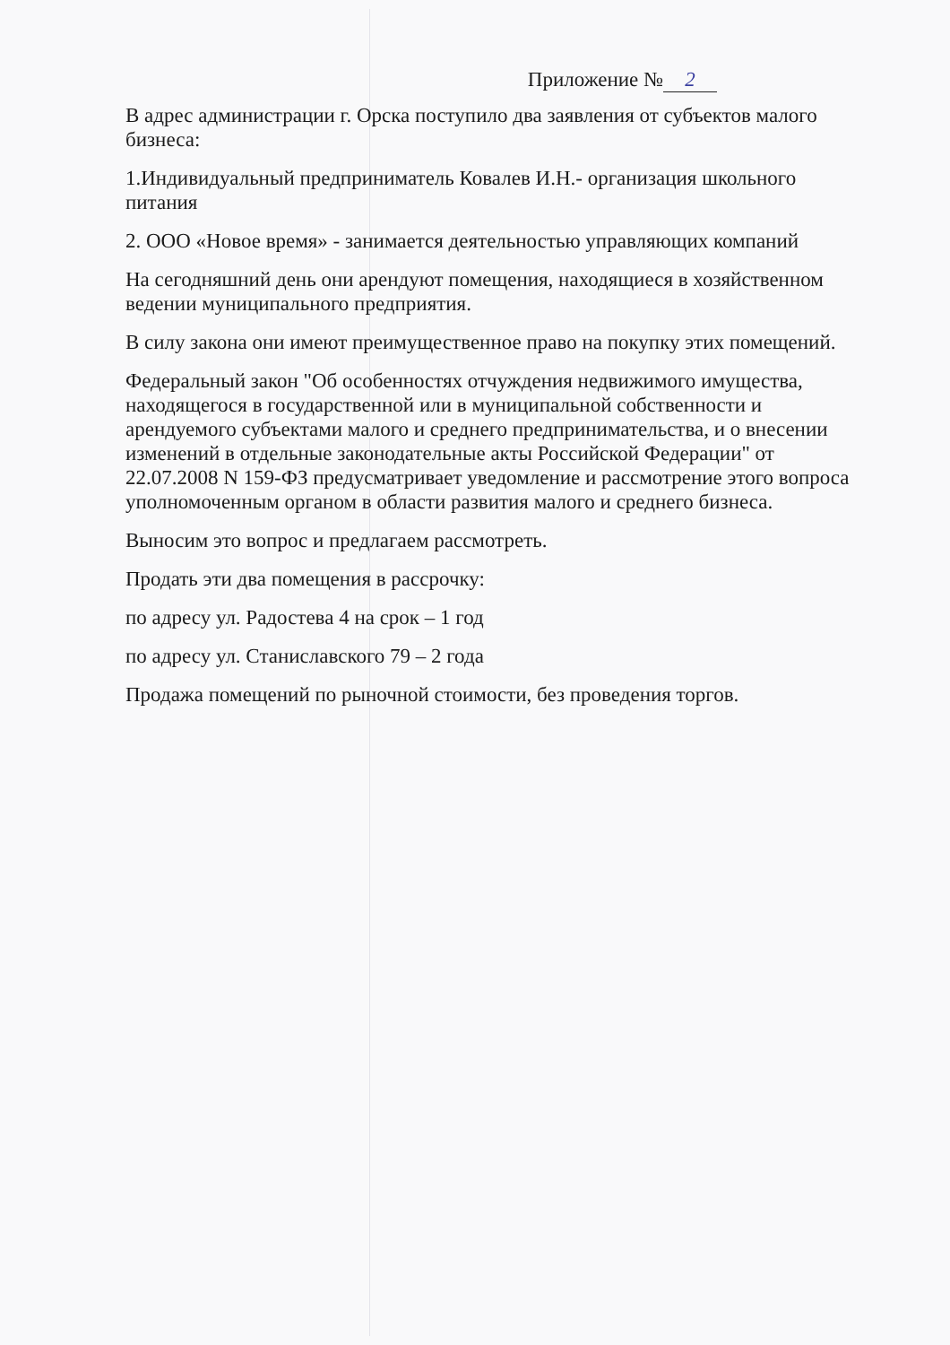Приложение № 2
В адрес администрации г. Орска поступило два заявления от субъектов малого бизнеса:
1.Индивидуальный предприниматель Ковалев И.Н.- организация школьного питания
2. ООО «Новое время» - занимается деятельностью управляющих компаний
На сегодняшний день они арендуют помещения, находящиеся в хозяйственном ведении муниципального предприятия.
В силу закона они имеют преимущественное право на покупку этих помещений.
Федеральный закон "Об особенностях отчуждения недвижимого имущества, находящегося в государственной или в муниципальной собственности и арендуемого субъектами малого и среднего предпринимательства, и о внесении изменений в отдельные законодательные акты Российской Федерации" от 22.07.2008 N 159-ФЗ предусматривает уведомление и рассмотрение этого вопроса уполномоченным органом в области развития малого и среднего бизнеса.
Выносим это вопрос и предлагаем рассмотреть.
Продать эти два помещения в рассрочку:
по адресу ул. Радостева 4 на срок – 1 год
по адресу ул. Станиславского 79 – 2 года
Продажа помещений по рыночной стоимости, без проведения торгов.